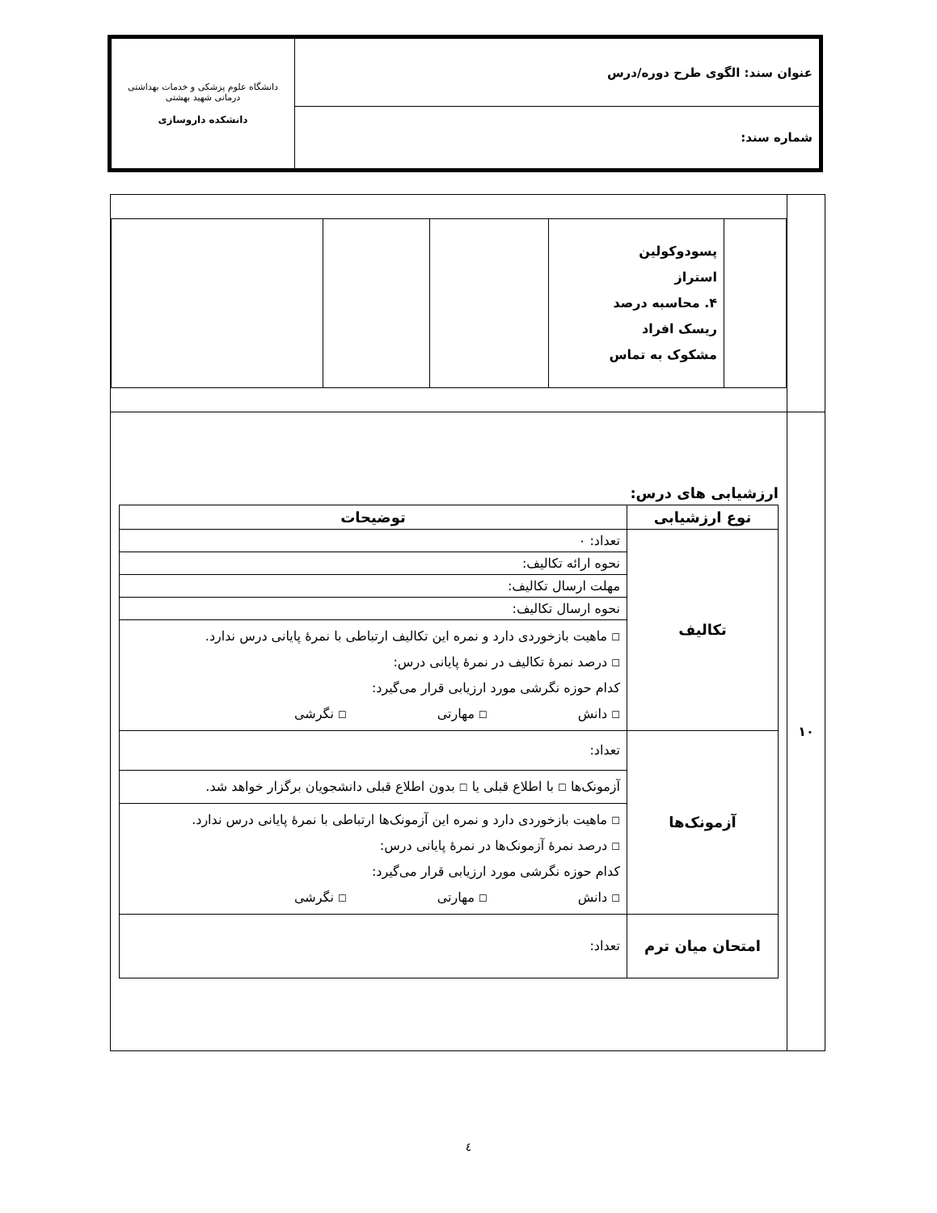| عنوان سند: الگوی طرح دوره/درس | دانشگاه علوم پزشکی و خدمات بهداشتی درمانی شهید بهشتی دانشکده داروسازی |
| شماره سند: | |
| | / / پسودوکولین استراز ۴. محاسبه درصد ریسک افراد مشکوک به تماس / / / / |
| ۱۰ | ارزشیابی های درس: / نوع ارزشیابی / توضیحات / / --- / --- / / تکالیف / تعداد: ۰ / / / نحوه ارائه تکالیف: / / / مهلت ارسال تکالیف: / / / نحوه ارسال تکالیف: / / / ☐ ماهیت بازخوردی دارد و نمره این تکالیف ارتباطی با نمرهٔ پایانی درس ندارد. ☐ درصد نمرهٔ تکالیف در نمرهٔ پایانی درس: کدام حوزه نگرشی مورد ارزیابی قرار می‌گیرد: ☐ دانش ☐ مهارتی ☐ نگرشی / / آزمونک‌ها / تعداد: / / / آزمونک‌ها ☐ با اطلاع قبلی یا ☐ بدون اطلاع قبلی دانشجویان برگزار خواهد شد. / / / ☐ ماهیت بازخوردی دارد و نمره این آزمونک‌ها ارتباطی با نمرهٔ پایانی درس ندارد. ☐ درصد نمرهٔ آزمونک‌ها در نمرهٔ پایانی درس: کدام حوزه نگرشی مورد ارزیابی قرار می‌گیرد: ☐ دانش ☐ مهارتی ☐ نگرشی / / امتحان میان ترم / تعداد: / |
٤